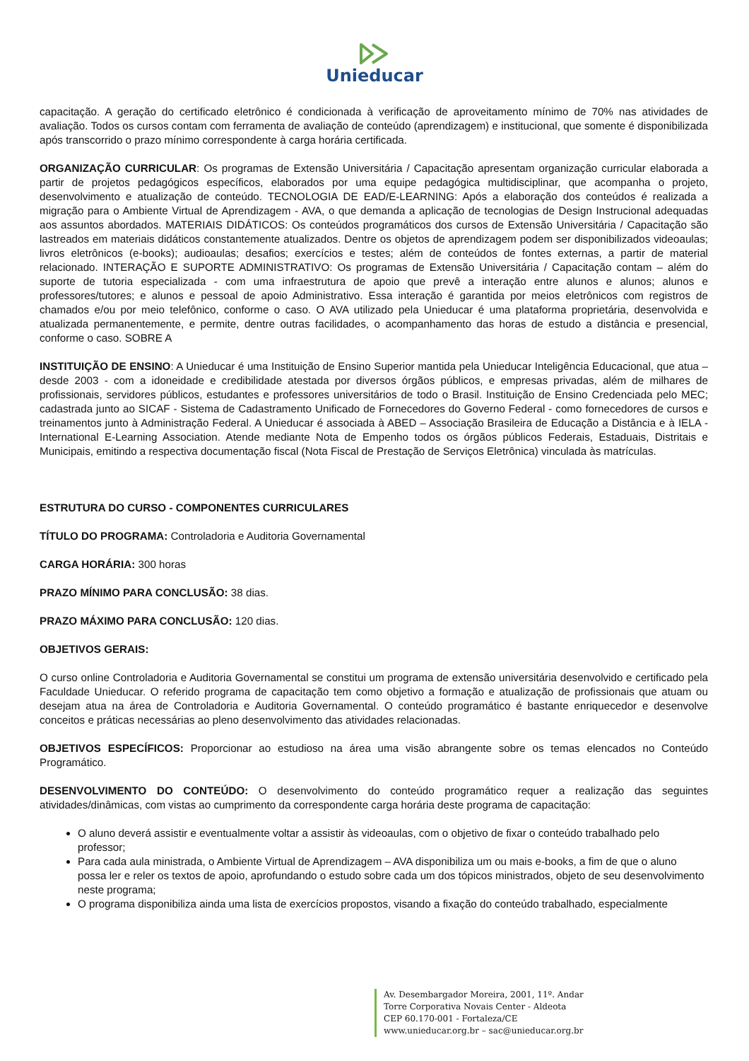Unieducar
capacitação. A geração do certificado eletrônico é condicionada à verificação de aproveitamento mínimo de 70% nas atividades de avaliação. Todos os cursos contam com ferramenta de avaliação de conteúdo (aprendizagem) e institucional, que somente é disponibilizada após transcorrido o prazo mínimo correspondente à carga horária certificada.
ORGANIZAÇÃO CURRICULAR: Os programas de Extensão Universitária / Capacitação apresentam organização curricular elaborada a partir de projetos pedagógicos específicos, elaborados por uma equipe pedagógica multidisciplinar, que acompanha o projeto, desenvolvimento e atualização de conteúdo. TECNOLOGIA DE EAD/E-LEARNING: Após a elaboração dos conteúdos é realizada a migração para o Ambiente Virtual de Aprendizagem - AVA, o que demanda a aplicação de tecnologias de Design Instrucional adequadas aos assuntos abordados. MATERIAIS DIDÁTICOS: Os conteúdos programáticos dos cursos de Extensão Universitária / Capacitação são lastreados em materiais didáticos constantemente atualizados. Dentre os objetos de aprendizagem podem ser disponibilizados videoaulas; livros eletrônicos (e-books); audioaulas; desafios; exercícios e testes; além de conteúdos de fontes externas, a partir de material relacionado. INTERAÇÃO E SUPORTE ADMINISTRATIVO: Os programas de Extensão Universitária / Capacitação contam – além do suporte de tutoria especializada - com uma infraestrutura de apoio que prevê a interação entre alunos e alunos; alunos e professores/tutores; e alunos e pessoal de apoio Administrativo. Essa interação é garantida por meios eletrônicos com registros de chamados e/ou por meio telefônico, conforme o caso. O AVA utilizado pela Unieducar é uma plataforma proprietária, desenvolvida e atualizada permanentemente, e permite, dentre outras facilidades, o acompanhamento das horas de estudo a distância e presencial, conforme o caso. SOBRE A
INSTITUIÇÃO DE ENSINO: A Unieducar é uma Instituição de Ensino Superior mantida pela Unieducar Inteligência Educacional, que atua – desde 2003 - com a idoneidade e credibilidade atestada por diversos órgãos públicos, e empresas privadas, além de milhares de profissionais, servidores públicos, estudantes e professores universitários de todo o Brasil. Instituição de Ensino Credenciada pelo MEC; cadastrada junto ao SICAF - Sistema de Cadastramento Unificado de Fornecedores do Governo Federal - como fornecedores de cursos e treinamentos junto à Administração Federal. A Unieducar é associada à ABED – Associação Brasileira de Educação a Distância e à IELA - International E-Learning Association. Atende mediante Nota de Empenho todos os órgãos públicos Federais, Estaduais, Distritais e Municipais, emitindo a respectiva documentação fiscal (Nota Fiscal de Prestação de Serviços Eletrônica) vinculada às matrículas.
ESTRUTURA DO CURSO - COMPONENTES CURRICULARES
TÍTULO DO PROGRAMA: Controladoria e Auditoria Governamental
CARGA HORÁRIA: 300 horas
PRAZO MÍNIMO PARA CONCLUSÃO: 38 dias.
PRAZO MÁXIMO PARA CONCLUSÃO: 120 dias.
OBJETIVOS GERAIS:
O curso online Controladoria e Auditoria Governamental se constitui um programa de extensão universitária desenvolvido e certificado pela Faculdade Unieducar. O referido programa de capacitação tem como objetivo a formação e atualização de profissionais que atuam ou desejam atua na área de Controladoria e Auditoria Governamental. O conteúdo programático é bastante enriquecedor e desenvolve conceitos e práticas necessárias ao pleno desenvolvimento das atividades relacionadas.
OBJETIVOS ESPECÍFICOS: Proporcionar ao estudioso na área uma visão abrangente sobre os temas elencados no Conteúdo Programático.
DESENVOLVIMENTO DO CONTEÚDO: O desenvolvimento do conteúdo programático requer a realização das seguintes atividades/dinâmicas, com vistas ao cumprimento da correspondente carga horária deste programa de capacitação:
O aluno deverá assistir e eventualmente voltar a assistir às videoaulas, com o objetivo de fixar o conteúdo trabalhado pelo professor;
Para cada aula ministrada, o Ambiente Virtual de Aprendizagem – AVA disponibiliza um ou mais e-books, a fim de que o aluno possa ler e reler os textos de apoio, aprofundando o estudo sobre cada um dos tópicos ministrados, objeto de seu desenvolvimento neste programa;
O programa disponibiliza ainda uma lista de exercícios propostos, visando a fixação do conteúdo trabalhado, especialmente
Av. Desembargador Moreira, 2001, 11º. Andar
Torre Corporativa Novais Center - Aldeota
CEP 60.170-001 - Fortaleza/CE
www.unieducar.org.br – sac@unieducar.org.br